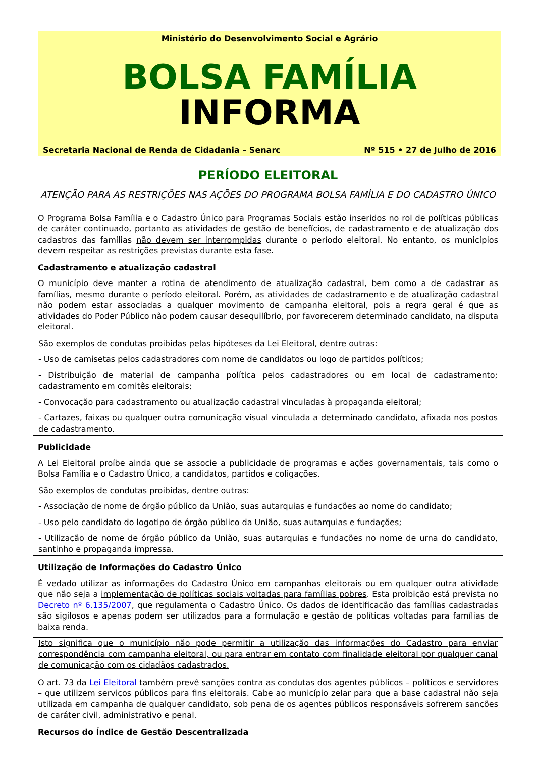Ministério do Desenvolvimento Social e Agrário
BOLSA FAMÍLIA INFORMA
Secretaria Nacional de Renda de Cidadania – Senarc Nº 515 • 27 de Julho de 2016
PERÍODO ELEITORAL
ATENÇÃO PARA AS RESTRIÇÕES NAS AÇÕES DO PROGRAMA BOLSA FAMÍLIA E DO CADASTRO ÚNICO
O Programa Bolsa Família e o Cadastro Único para Programas Sociais estão inseridos no rol de políticas públicas de caráter continuado, portanto as atividades de gestão de benefícios, de cadastramento e de atualização dos cadastros das famílias não devem ser interrompidas durante o período eleitoral. No entanto, os municípios devem respeitar as restrições previstas durante esta fase.
Cadastramento e atualização cadastral
O município deve manter a rotina de atendimento de atualização cadastral, bem como a de cadastrar as famílias, mesmo durante o período eleitoral. Porém, as atividades de cadastramento e de atualização cadastral não podem estar associadas a qualquer movimento de campanha eleitoral, pois a regra geral é que as atividades do Poder Público não podem causar desequilíbrio, por favorecerem determinado candidato, na disputa eleitoral.
São exemplos de condutas proibidas pelas hipóteses da Lei Eleitoral, dentre outras:
- Uso de camisetas pelos cadastradores com nome de candidatos ou logo de partidos políticos;
- Distribuição de material de campanha política pelos cadastradores ou em local de cadastramento; cadastramento em comitês eleitorais;
- Convocação para cadastramento ou atualização cadastral vinculadas à propaganda eleitoral;
- Cartazes, faixas ou qualquer outra comunicação visual vinculada a determinado candidato, afixada nos postos de cadastramento.
Publicidade
A Lei Eleitoral proíbe ainda que se associe a publicidade de programas e ações governamentais, tais como o Bolsa Família e o Cadastro Único, a candidatos, partidos e coligações.
São exemplos de condutas proibidas, dentre outras:
- Associação de nome de órgão público da União, suas autarquias e fundações ao nome do candidato;
- Uso pelo candidato do logotipo de órgão público da União, suas autarquias e fundações;
- Utilização de nome de órgão público da União, suas autarquias e fundações no nome de urna do candidato, santinho e propaganda impressa.
Utilização de Informações do Cadastro Único
É vedado utilizar as informações do Cadastro Único em campanhas eleitorais ou em qualquer outra atividade que não seja a implementação de políticas sociais voltadas para famílias pobres. Esta proibição está prevista no Decreto nº 6.135/2007, que regulamenta o Cadastro Único. Os dados de identificação das famílias cadastradas são sigilosos e apenas podem ser utilizados para a formulação e gestão de políticas voltadas para famílias de baixa renda.
Isto significa que o município não pode permitir a utilização das informações do Cadastro para enviar correspondência com campanha eleitoral, ou para entrar em contato com finalidade eleitoral por qualquer canal de comunicação com os cidadãos cadastrados.
O art. 73 da Lei Eleitoral também prevê sanções contra as condutas dos agentes públicos – políticos e servidores – que utilizem serviços públicos para fins eleitorais. Cabe ao município zelar para que a base cadastral não seja utilizada em campanha de qualquer candidato, sob pena de os agentes públicos responsáveis sofrerem sanções de caráter civil, administrativo e penal.
Recursos do Índice de Gestão Descentralizada